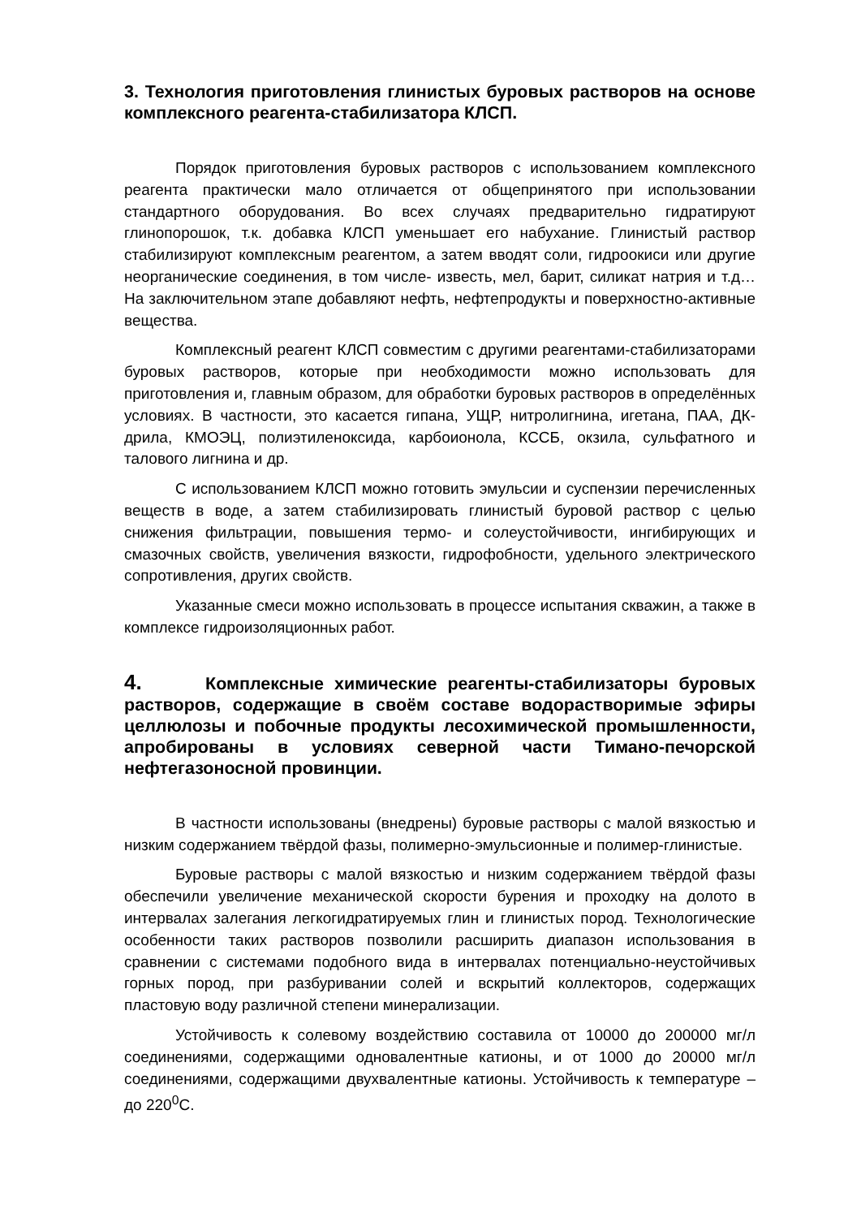3. Технология приготовления глинистых буровых растворов на основе комплексного реагента-стабилизатора КЛСП.
Порядок приготовления буровых растворов с использованием комплексного реагента практически мало отличается от общепринятого при использовании стандартного оборудования. Во всех случаях предварительно гидратируют глинопорошок, т.к. добавка КЛСП уменьшает его набухание. Глинистый раствор стабилизируют комплексным реагентом, а затем вводят соли, гидроокиси или другие неорганические соединения, в том числе- известь, мел, барит, силикат натрия и т.д…На заключительном этапе добавляют нефть, нефтепродукты и поверхностно-активные вещества.
Комплексный реагент КЛСП совместим с другими реагентами-стабилизаторами буровых растворов, которые при необходимости можно использовать для приготовления и, главным образом, для обработки буровых растворов в определённых условиях. В частности, это касается гипана, УЩР, нитролигнина, игетана, ПАА, ДК-дрила, КМОЭЦ, полиэтиленоксида, карбоионола, КССБ, окзила, сульфатного и талового лигнина и др.
С использованием КЛСП можно готовить эмульсии и суспензии перечисленных веществ в воде, а затем стабилизировать глинистый буровой раствор с целью снижения фильтрации, повышения термо- и солеустойчивости, ингибирующих и смазочных свойств, увеличения вязкости, гидрофобности, удельного электрического сопротивления, других свойств.
Указанные смеси можно использовать в процессе испытания скважин, а также в комплексе гидроизоляционных работ.
4. Комплексные химические реагенты-стабилизаторы буровых растворов, содержащие в своём составе водорастворимые эфиры целлюлозы и побочные продукты лесохимической промышленности, апробированы в условиях северной части Тимано-печорской нефтегазоносной провинции.
В частности использованы (внедрены) буровые растворы с малой вязкостью и низким содержанием твёрдой фазы, полимерно-эмульсионные и полимер-глинистые.
Буровые растворы с малой вязкостью и низким содержанием твёрдой фазы обеспечили увеличение механической скорости бурения и проходку на долото в интервалах залегания легкогидратируемых глин и глинистых пород. Технологические особенности таких растворов позволили расширить диапазон использования в сравнении с системами подобного вида в интервалах потенциально-неустойчивых горных пород, при разбуривании солей и вскрытий коллекторов, содержащих пластовую воду различной степени минерализации.
Устойчивость к солевому воздействию составила от 10000 до 200000 мг/л соединениями, содержащими одновалентные катионы, и от 1000 до 20000 мг/л соединениями, содержащими двухвалентные катионы. Устойчивость к температуре – до 220<sup>0</sup>С.